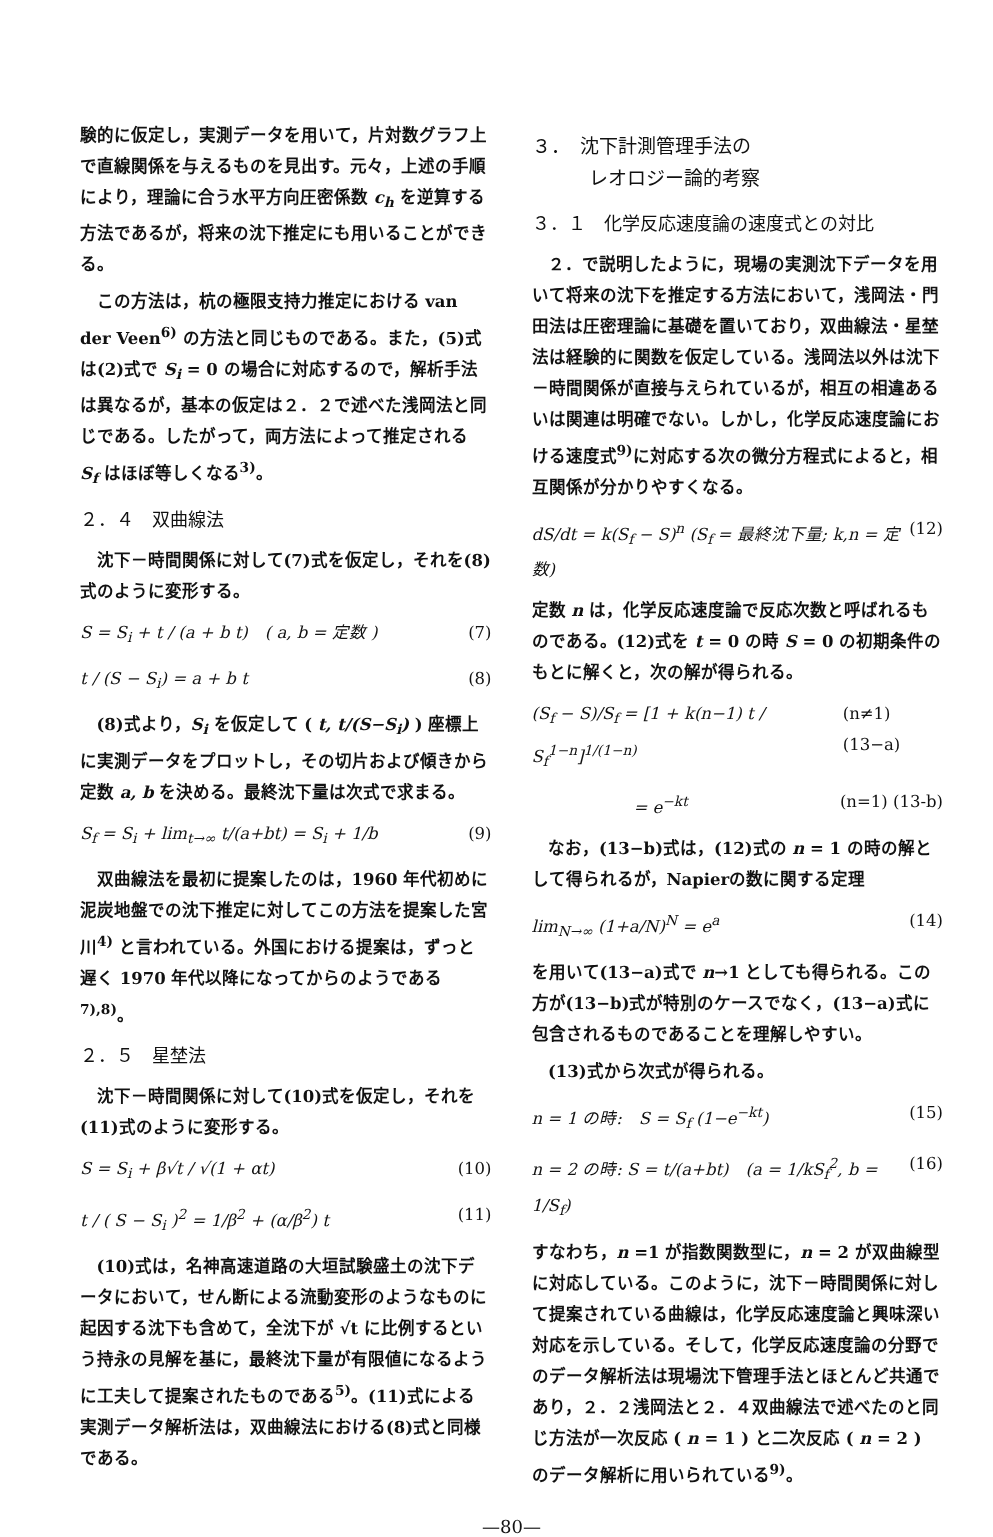験的に仮定し，実測データを用いて，片対数グラフ上で直線関係を与えるものを見出す。元々，上述の手順により，理論に合う水平方向圧密係数 c<sub>h</sub> を逆算する方法であるが，将来の沈下推定にも用いることができる。
この方法は，杭の極限支持力推定における van der Veen<sup>6)</sup> の方法と同じものである。また，(5)式は(2)式で S<sub>i</sub> = 0 の場合に対応するので，解析手法は異なるが，基本の仮定は２．２で述べた浅岡法と同じである。したがって，両方法によって推定される S<sub>f</sub> はほぼ等しくなる<sup>3)</sup>。
２．４　双曲線法
沈下－時間関係に対して(7)式を仮定し，それを(8)式のように変形する。
S = S<sub>i</sub> + t / (a + b t)　( a, b = 定数 ) (7)
t / (S − S<sub>i</sub>) = a + b t (8)
(8)式より，S<sub>i</sub> を仮定して ( t, t/(S−S<sub>i</sub>) ) 座標上に実測データをプロットし，その切片および傾きから定数 a, b を決める。最終沈下量は次式で求まる。
S<sub>f</sub> = S<sub>i</sub> + lim<sub>t→∞</sub> t/(a+bt) = S<sub>i</sub> + 1/b (9)
双曲線法を最初に提案したのは，1960 年代初めに泥炭地盤での沈下推定に対してこの方法を提案した宮川<sup>4)</sup> と言われている。外国における提案は，ずっと遅く 1970 年代以降になってからのようである<sup>7),8)</sup>。
２．５　星埜法
沈下－時間関係に対して(10)式を仮定し，それを(11)式のように変形する。
S = S<sub>i</sub> + β√t / √(1 + αt) (10)
t / ( S − S<sub>i</sub> )<sup>2</sup> = 1/β<sup>2</sup> + (α/β<sup>2</sup>) t (11)
(10)式は，名神高速道路の大垣試験盛土の沈下データにおいて，せん断による流動変形のようなものに起因する沈下も含めて，全沈下が √t に比例するという持永の見解を基に，最終沈下量が有限値になるように工夫して提案されたものである<sup>5)</sup>。(11)式による実測データ解析法は，双曲線法における(8)式と同様である。
３．　沈下計測管理手法の
　　　レオロジー論的考察
３．１　化学反応速度論の速度式との対比
２．で説明したように，現場の実測沈下データを用いて将来の沈下を推定する方法において，浅岡法・門田法は圧密理論に基礎を置いており，双曲線法・星埜法は経験的に関数を仮定している。浅岡法以外は沈下－時間関係が直接与えられているが，相互の相違あるいは関連は明確でない。しかし，化学反応速度論における速度式<sup>9)</sup>に対応する次の微分方程式によると，相互関係が分かりやすくなる。
dS/dt = k(S<sub>f</sub> − S)<sup>n</sup> (S<sub>f</sub> = 最終沈下量; k,n = 定数) (12)
定数 n は，化学反応速度論で反応次数と呼ばれるものである。(12)式を t = 0 の時 S = 0 の初期条件のもとに解くと，次の解が得られる。
(S<sub>f</sub> − S)/S<sub>f</sub> = [1 + k(n−1) t / S<sub>f</sub><sup>1−n</sup>]<sup>1/(1−n)</sup> (n≠1) (13−a)
　　　　　　= e<sup>−kt</sup> (n=1) (13-b)
なお，(13−b)式は，(12)式の n = 1 の時の解として得られるが，Napierの数に関する定理
lim<sub>N→∞</sub> (1+a/N)<sup>N</sup> = e<sup>a</sup> (14)
を用いて(13−a)式で n→1 としても得られる。この方が(13−b)式が特別のケースでなく，(13−a)式に包含されるものであることを理解しやすい。
(13)式から次式が得られる。
n = 1 の時:　S = S<sub>f</sub> (1−e<sup>−kt</sup>) (15)
n = 2 の時: S = t/(a+bt)　(a = 1/kS<sub>f</sub><sup>2</sup>, b = 1/S<sub>f</sub>) (16)
すなわち，n =1 が指数関数型に，n = 2 が双曲線型に対応している。このように，沈下－時間関係に対して提案されている曲線は，化学反応速度論と興味深い対応を示している。そして，化学反応速度論の分野でのデータ解析法は現場沈下管理手法とほとんど共通であり，２．２浅岡法と２．４双曲線法で述べたのと同じ方法が一次反応 ( n = 1 ) と二次反応 ( n = 2 ) のデータ解析に用いられている<sup>9)</sup>。
—80—